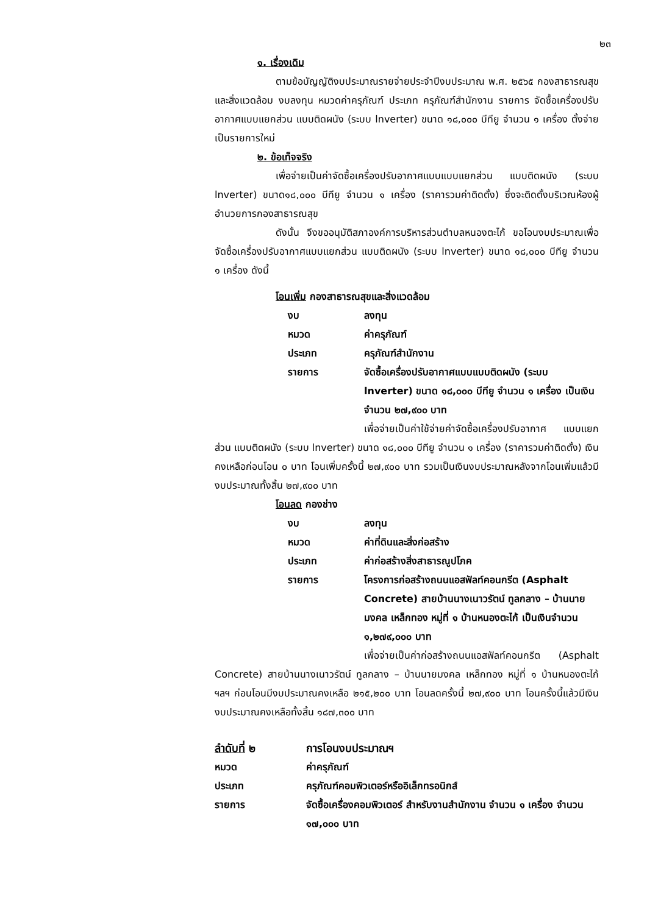๒๓
๑. เรื่องเดิม
ตามข้อบัญญัติงบประมาณรายจ่ายประจำปีงบประมาณ พ.ศ. ๒๕๖๕ กองสาธารณสุขและสิ่งแวดล้อม งบลงทุน หมวดค่าครุภัณฑ์ ประเภท ครุภัณฑ์สำนักงาน รายการ จัดซื้อเครื่องปรับอากาศแบบแยกส่วน แบบติดผนัง (ระบบ lnverter) ขนาด ๑๘,๐๐๐ บีทียู จำนวน ๑ เครื่อง ตั้งจ่ายเป็นรายการใหม่
๒. ข้อเท็จจริง
เพื่อจ่ายเป็นค่าจัดซื้อเครื่องปรับอากาศแบบแบบแยกส่วน แบบติดผนัง (ระบบ lnverter) ขนาด๑๘,๐๐๐ บีทียู จำนวน ๑ เครื่อง (ราคารวมค่าติดตั้ง) ซึ่งจะติดตั้งบริเวณห้องผู้อำนวยการกองสาธารณสุข
ดังนั้น จึงขออนุมัติสภาองค์การบริหารส่วนตำบลหนองตะไก้ ขอโอนงบประมาณเพื่อจัดซื้อเครื่องปรับอากาศแบบแยกส่วน แบบติดผนัง (ระบบ lnverter) ขนาด ๑๘,๐๐๐ บีทียู จำนวน ๑ เครื่อง ดังนี้
โอนเพิ่ม กองสาธารณสุขและสิ่งแวดล้อม
| งบ | ลงทุน |
| หมวด | ค่าครุภัณฑ์ |
| ประเภท | ครุภัณฑ์สำนักงาน |
| รายการ | จัดซื้อเครื่องปรับอากาศแบบแบบติดผนัง (ระบบ lnverter) ขนาด ๑๘,๐๐๐ บีทียู จำนวน ๑ เครื่อง เป็นเงินจำนวน ๒๗,๙๐๐ บาท |
เพื่อจ่ายเป็นค่าใช้จ่ายค่าจัดซื้อเครื่องปรับอากาศ แบบแยกส่วน แบบติดผนัง (ระบบ lnverter) ขนาด ๑๘,๐๐๐ บีทียู จำนวน ๑ เครื่อง (ราคารวมค่าติดตั้ง) เงินคงเหลือก่อนโอน ๐ บาท โอนเพิ่มครั้งนี้ ๒๗,๙๐๐ บาท รวมเป็นเงินงบประมาณหลังจากโอนเพิ่มแล้วมีงบประมาณทั้งสิ้น ๒๗,๙๐๐ บาท
โอนลด กองช่าง
| งบ | ลงทุน |
| หมวด | ค่าที่ดินและสิ่งก่อสร้าง |
| ประเภท | ค่าก่อสร้างสิ่งสาธารณูปโภค |
| รายการ | โครงการก่อสร้างถนนแอสฟัลท์คอนกรีต (Asphalt Concrete) สายบ้านนางเนาวรัตน์ ทูลกลาง – บ้านนายมงคล เหล็กทอง หมู่ที่ ๑ บ้านหนองตะไก้ เป็นเงินจำนวน ๑,๒๗๙,๐๐๐ บาท |
เพื่อจ่ายเป็นค่าก่อสร้างถนนแอสฟัลท์คอนกรีต (Asphalt Concrete) สายบ้านนางเนาวรัตน์ ทูลกลาง – บ้านนายมงคล เหล็กทอง หมู่ที่ ๑ บ้านหนองตะไก้ ฯลฯ ก่อนโอนมีงบประมาณคงเหลือ ๒๑๕,๒๐๐ บาท โอนลดครั้งนี้ ๒๗,๙๐๐ บาท โอนครั้งนี้แล้วมีเงินงบประมาณคงเหลือทั้งสิ้น ๑๘๗,๓๐๐ บาท
| ลำดับที่ ๒ | การโอนงบประมาณฯ |
| หมวด | ค่าครุภัณฑ์ |
| ประเภท | ครุภัณฑ์คอมพิวเตอร์หรืออิเล็กทรอนิกส์ |
| รายการ | จัดซื้อเครื่องคอมพิวเตอร์ สำหรับงานสำนักงาน จำนวน ๑ เครื่อง จำนวน ๑๗,๐๐๐ บาท |